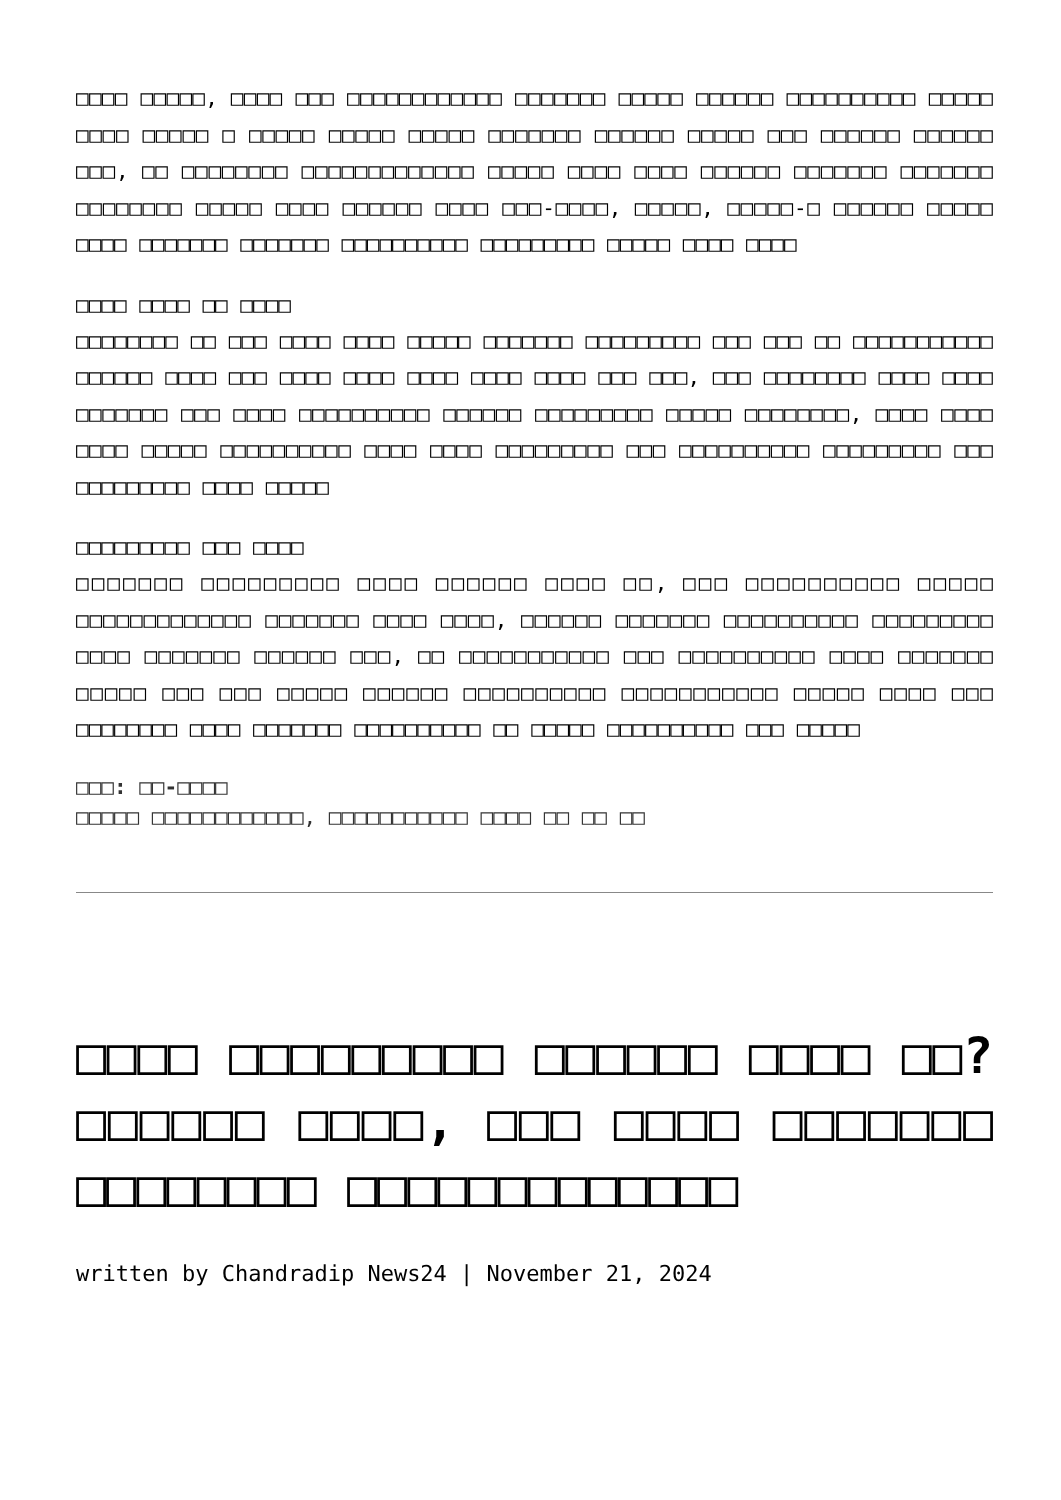□□□□ □□□□□, □□□□ □□□ □□□□□□□□□□□□ □□□□□□□ □□□□□ □□□□□□ □□□□□□□□□□ □□□□□ □□□□ □□□□□ □ □□□□□ □□□□□ □□□□□ □□□□□□□ □□□□□□ □□□□□ □□□ □□□□□□ □□□□□□ □□□, □□ □□□□□□□□ □□□□□□□□□□□□□ □□□□□ □□□□ □□□□ □□□□□□ □□□□□□□ □□□□□□□ □□□□□□□□ □□□□□ □□□□ □□□□□□ □□□□ □□□-□□□□, □□□□□, □□□□□-□ □□□□□□ □□□□□ □□□□ □□□□□□□ □□□□□□□ □□□□□□□□□□ □□□□□□□□□ □□□□□ □□□□ □□□□
□□□□ □□□□ □□ □□□□
□□□□□□□□ □□ □□□ □□□□ □□□□ □□□□□ □□□□□□□ □□□□□□□□□ □□□ □□□ □□ □□□□□□□□□□□ □□□□□□ □□□□ □□□ □□□□ □□□□ □□□□ □□□□ □□□□ □□□ □□□, □□□ □□□□□□□□ □□□□ □□□□ □□□□□□□ □□□ □□□□ □□□□□□□□□□ □□□□□□ □□□□□□□□□ □□□□□ □□□□□□□□, □□□□ □□□□ □□□□ □□□□□ □□□□□□□□□□ □□□□ □□□□ □□□□□□□□□ □□□ □□□□□□□□□□ □□□□□□□□□ □□□ □□□□□□□□□ □□□□ □□□□□
□□□□□□□□□ □□□ □□□□
□□□□□□□ □□□□□□□□□ □□□□ □□□□□□ □□□□ □□, □□□ □□□□□□□□□□ □□□□□ □□□□□□□□□□□□□ □□□□□□□ □□□□ □□□□, □□□□□□ □□□□□□□ □□□□□□□□□□ □□□□□□□□□ □□□□ □□□□□□□ □□□□□□ □□□, □□ □□□□□□□□□□□ □□□ □□□□□□□□□□ □□□□ □□□□□□□ □□□□□ □□□ □□□ □□□□□ □□□□□□ □□□□□□□□□□ □□□□□□□□□□□ □□□□□ □□□□ □□□ □□□□□□□□ □□□□ □□□□□□□ □□□□□□□□□□ □□ □□□□□ □□□□□□□□□□ □□□ □□□□□
□□□: □□-□□□□
□□□□□ □□□□□□□□□□□□, □□□□□□□□□□□ □□□□ □□ □□ □□
□□□□ □□□□□□□□□ □□□□□□ □□□□ □□? □□□□□□ □□□□, □□□ □□□□ □□□□□□□ □□□□□□□□ □□□□□□□□□□□□□
written by Chandradip News24 | November 21, 2024